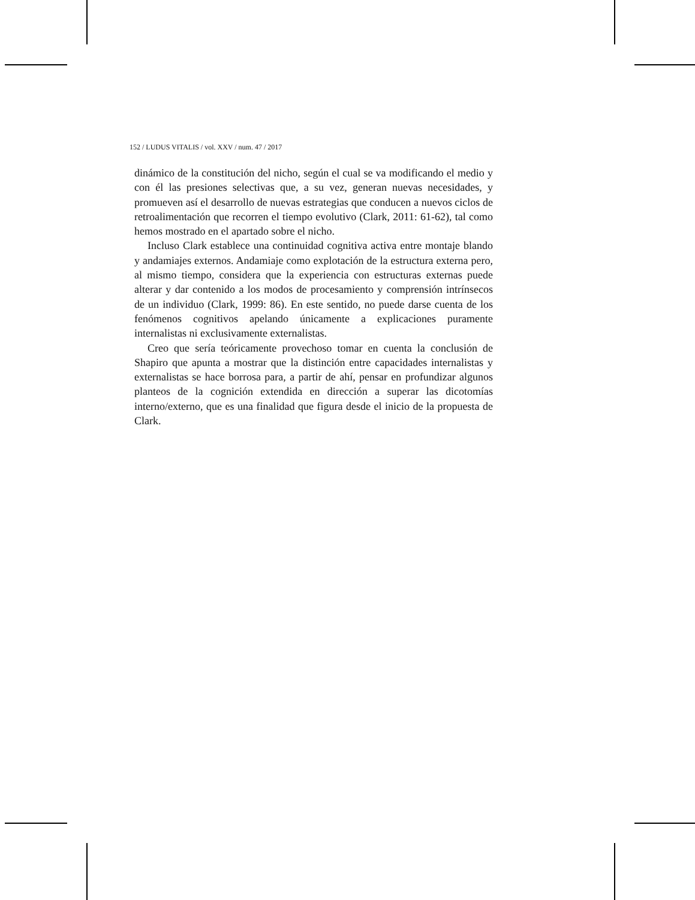152 / LUDUS VITALIS / vol. XXV / num. 47 / 2017
dinámico de la constitución del nicho, según el cual se va modificando el medio y con él las presiones selectivas que, a su vez, generan nuevas necesidades, y promueven así el desarrollo de nuevas estrategias que conducen a nuevos ciclos de retroalimentación que recorren el tiempo evolutivo (Clark, 2011: 61-62), tal como hemos mostrado en el apartado sobre el nicho.
Incluso Clark establece una continuidad cognitiva activa entre montaje blando y andamiajes externos. Andamiaje como explotación de la estructura externa pero, al mismo tiempo, considera que la experiencia con estructuras externas puede alterar y dar contenido a los modos de procesamiento y comprensión intrínsecos de un individuo (Clark, 1999: 86). En este sentido, no puede darse cuenta de los fenómenos cognitivos apelando únicamente a explicaciones puramente internalistas ni exclusivamente externalistas.
Creo que sería teóricamente provechoso tomar en cuenta la conclusión de Shapiro que apunta a mostrar que la distinción entre capacidades internalistas y externalistas se hace borrosa para, a partir de ahí, pensar en profundizar algunos planteos de la cognición extendida en dirección a superar las dicotomías interno/externo, que es una finalidad que figura desde el inicio de la propuesta de Clark.